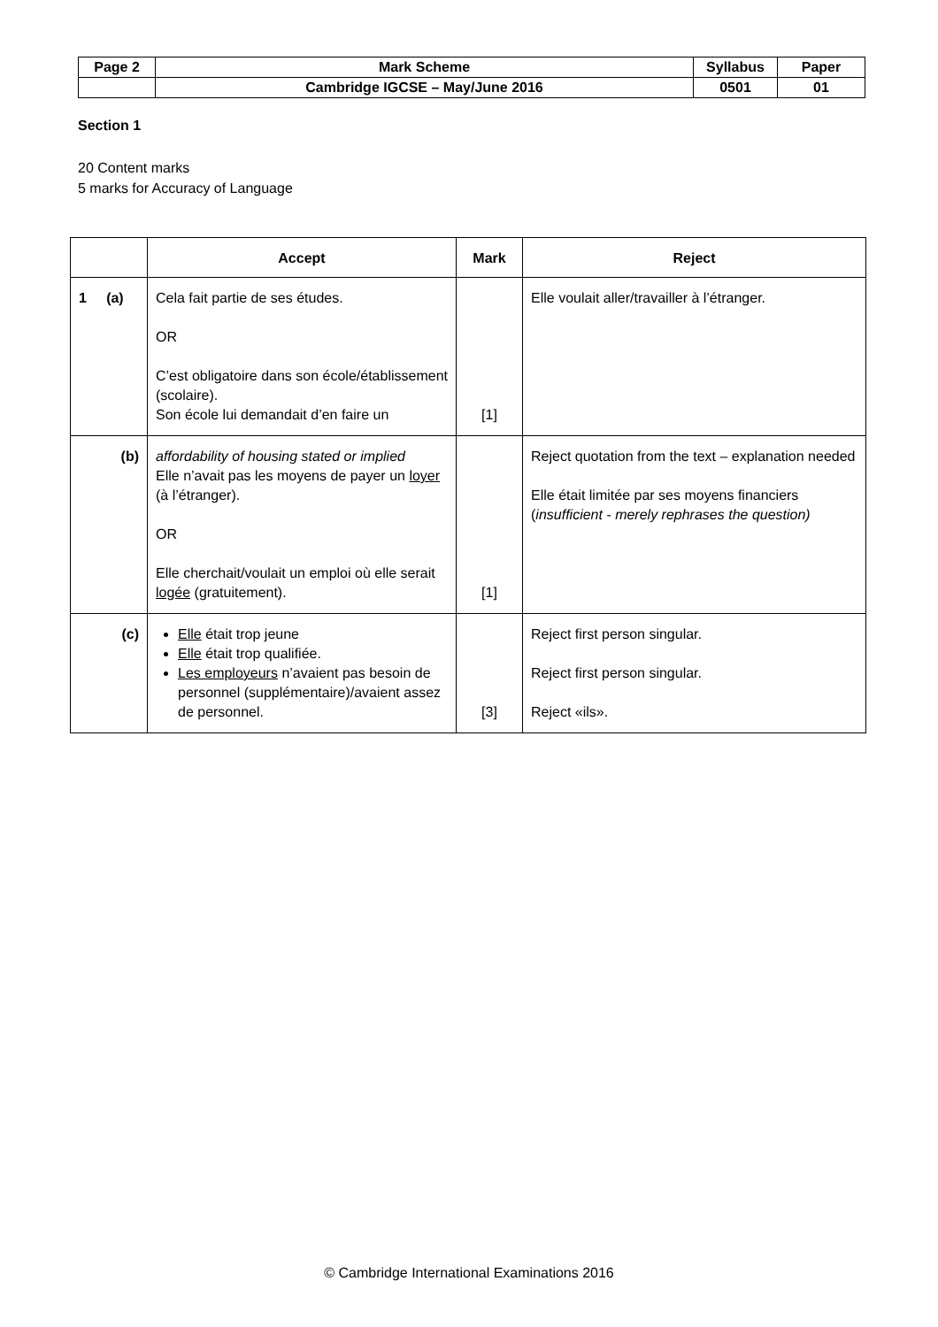| Page 2 | Mark Scheme | Syllabus | Paper |
| | Cambridge IGCSE – May/June 2016 | 0501 | 01 |
Section 1
20 Content marks
5 marks for Accuracy of Language
| | Accept | Mark | Reject |
| --- | --- | --- | --- |
| 1 (a) | Cela fait partie de ses études. OR C’est obligatoire dans son école/établissement (scolaire). Son école lui demandait d’en faire un | [1] | Elle voulait aller/travailler à l’étranger. |
| (b) | affordability of housing stated or implied Elle n’avait pas les moyens de payer un loyer (à l’étranger). OR Elle cherchait/voulait un emploi où elle serait logée (gratuitement). | [1] | Reject quotation from the text – explanation needed Elle était limitée par ses moyens financiers ( insufficient - merely rephrases the question) |
| (c) | Elle était trop jeune Elle était trop qualifiée. Les employeurs n’avaient pas besoin de personnel (supplémentaire)/avaient assez de personnel. | [3] | Reject first person singular. Reject first person singular. Reject «ils». |
© Cambridge International Examinations 2016